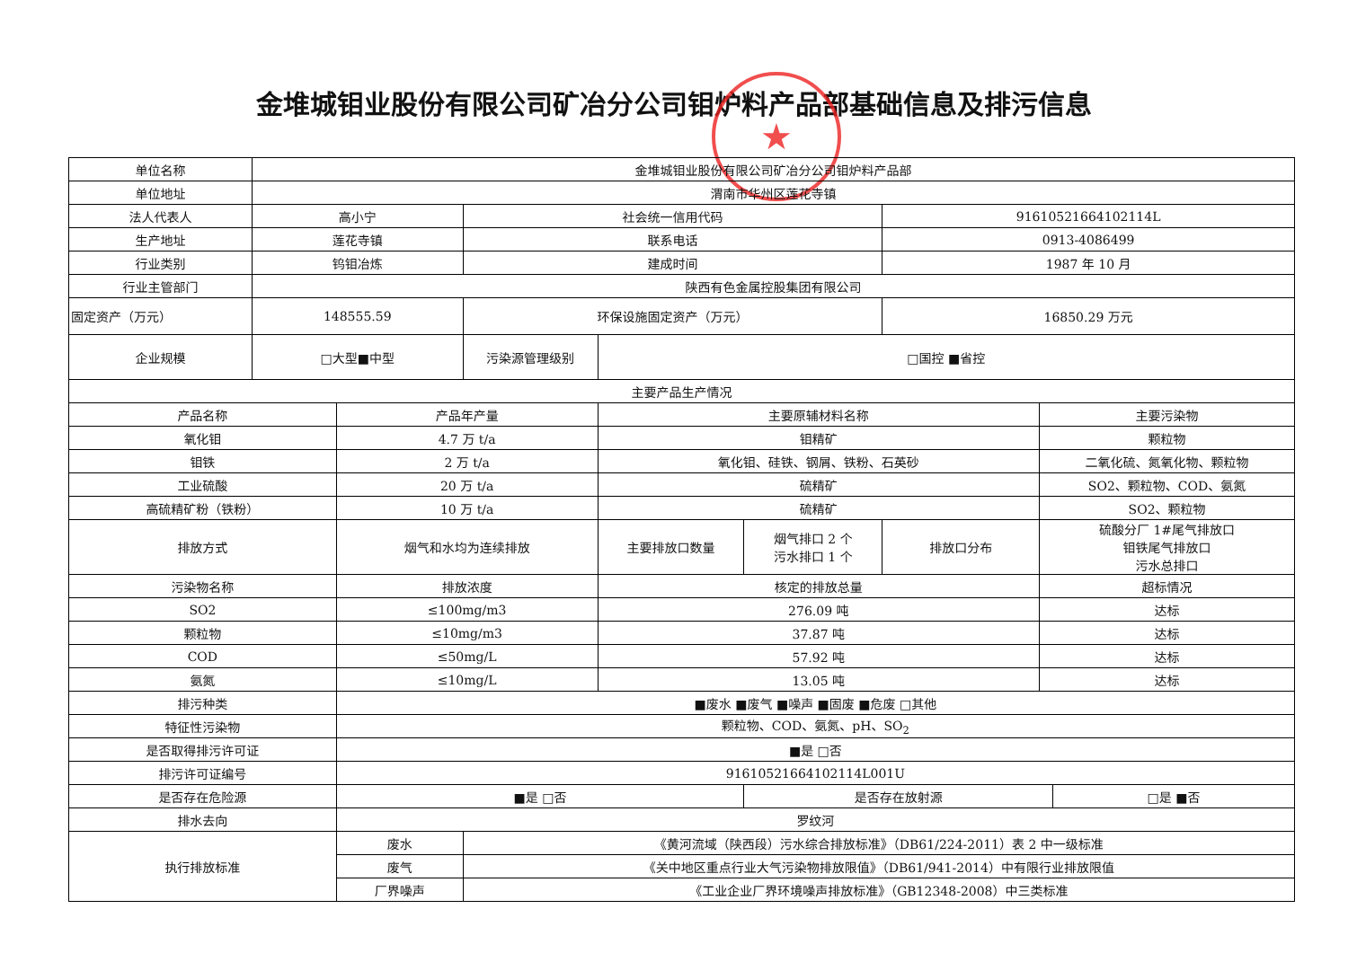金堆城钼业股份有限公司矿冶分公司钼炉料产品部基础信息及排污信息
★
| 单位名称 | 金堆城钼业股份有限公司矿冶分公司钼炉料产品部 | | | | | | | |
| 单位地址 | 渭南市华州区莲花寺镇 | | | | | | | |
| 法人代表人 | 高小宁 | | 社会统一信用代码 | | | 91610521664102114L | | |
| 生产地址 | 莲花寺镇 | | 联系电话 | | | 0913-4086499 | | |
| 行业类别 | 钨钼冶炼 | | 建成时间 | | | 1987 年 10 月 | | |
| 行业主管部门 | 陕西有色金属控股集团有限公司 | | | | | | | |
| 固定资产（万元） | 148555.59 | | 环保设施固定资产（万元） | | | 16850.29 万元 | | |
| 企业规模 | □大型■中型 | | 污染源管理级别 | □国控 ■省控 | | | | |
| 主要产品生产情况 | | | | | | | | |
| 产品名称 | | 产品年产量 | | 主要原辅材料名称 | | | 主要污染物 | |
| 氧化钼 | | 4.7 万 t/a | | 钼精矿 | | | 颗粒物 | |
| 钼铁 | | 2 万 t/a | | 氧化钼、硅铁、钢屑、铁粉、石英砂 | | | 二氧化硫、氮氧化物、颗粒物 | |
| 工业硫酸 | | 20 万 t/a | | 硫精矿 | | | SO2、颗粒物、COD、氨氮 | |
| 高硫精矿粉（铁粉） | | 10 万 t/a | | 硫精矿 | | | SO2、颗粒物 | |
| 排放方式 | | 烟气和水均为连续排放 | | 主要排放口数量 | 烟气排口 2 个 污水排口 1 个 | 排放口分布 | 硫酸分厂 1#尾气排放口 钼铁尾气排放口 污水总排口 | |
| 污染物名称 | | 排放浓度 | | 核定的排放总量 | | | 超标情况 | |
| SO2 | | ≤100mg/m3 | | 276.09 吨 | | | 达标 | |
| 颗粒物 | | ≤10mg/m3 | | 37.87 吨 | | | 达标 | |
| COD | | ≤50mg/L | | 57.92 吨 | | | 达标 | |
| 氨氮 | | ≤10mg/L | | 13.05 吨 | | | 达标 | |
| 排污种类 | | ■废水 ■废气 ■噪声 ■固废 ■危废 □其他 | | | | | | |
| 特征性污染物 | | 颗粒物、COD、氨氮、pH、SO<sub>2</sub> | | | | | | |
| 是否取得排污许可证 | | ■是 □否 | | | | | | |
| 排污许可证编号 | | 91610521664102114L001U | | | | | | |
| 是否存在危险源 | | ■是 □否 | | | 是否存在放射源 | | | □是 ■否 |
| 排水去向 | | 罗纹河 | | | | | | |
| 执行排放标准 | | 废水 | 《黄河流域（陕西段）污水综合排放标准》（DB61/224-2011）表 2 中一级标准 | | | | | |
| | | 废气 | 《关中地区重点行业大气污染物排放限值》（DB61/941-2014）中有限行业排放限值 | | | | | |
| | | 厂界噪声 | 《工业企业厂界环境噪声排放标准》（GB12348-2008）中三类标准 | | | | | |